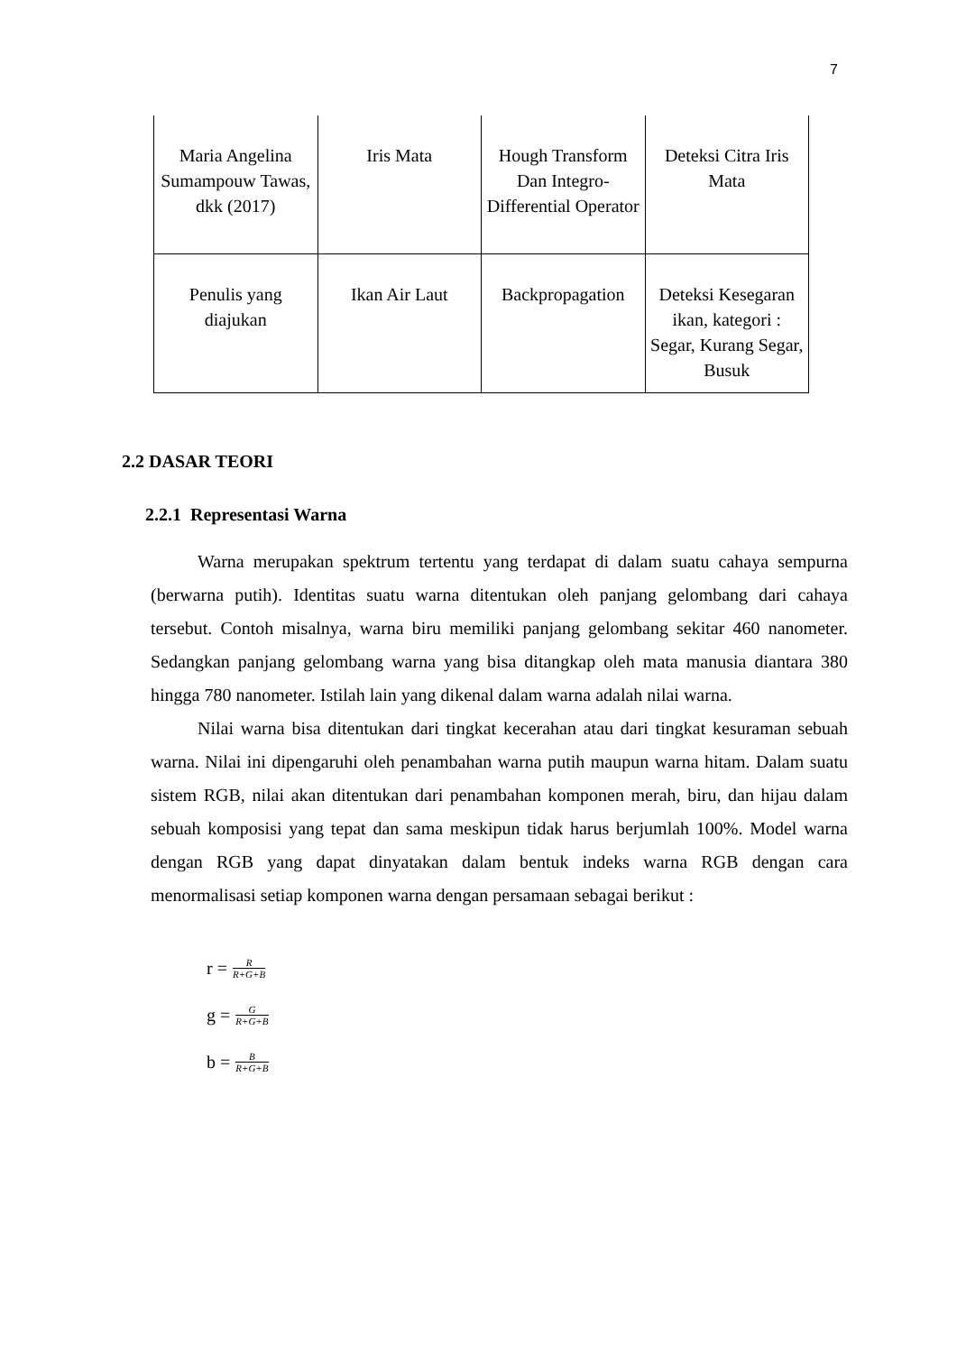7
| Maria Angelina Sumampouw Tawas, dkk (2017) | Iris Mata | Hough Transform Dan Integro-Differential Operator | Deteksi Citra Iris Mata |
| Penulis yang diajukan | Ikan Air Laut | Backpropagation | Deteksi Kesegaran ikan, kategori : Segar, Kurang Segar, Busuk |
2.2 DASAR TEORI
2.2.1 Representasi Warna
Warna merupakan spektrum tertentu yang terdapat di dalam suatu cahaya sempurna (berwarna putih). Identitas suatu warna ditentukan oleh panjang gelombang dari cahaya tersebut. Contoh misalnya, warna biru memiliki panjang gelombang sekitar 460 nanometer. Sedangkan panjang gelombang warna yang bisa ditangkap oleh mata manusia diantara 380 hingga 780 nanometer. Istilah lain yang dikenal dalam warna adalah nilai warna.
Nilai warna bisa ditentukan dari tingkat kecerahan atau dari tingkat kesuraman sebuah warna. Nilai ini dipengaruhi oleh penambahan warna putih maupun warna hitam. Dalam suatu sistem RGB, nilai akan ditentukan dari penambahan komponen merah, biru, dan hijau dalam sebuah komposisi yang tepat dan sama meskipun tidak harus berjumlah 100%. Model warna dengan RGB yang dapat dinyatakan dalam bentuk indeks warna RGB dengan cara menormalisasi setiap komponen warna dengan persamaan sebagai berikut :
r = R R+G+B
g = G R+G+B
b = B R+G+B